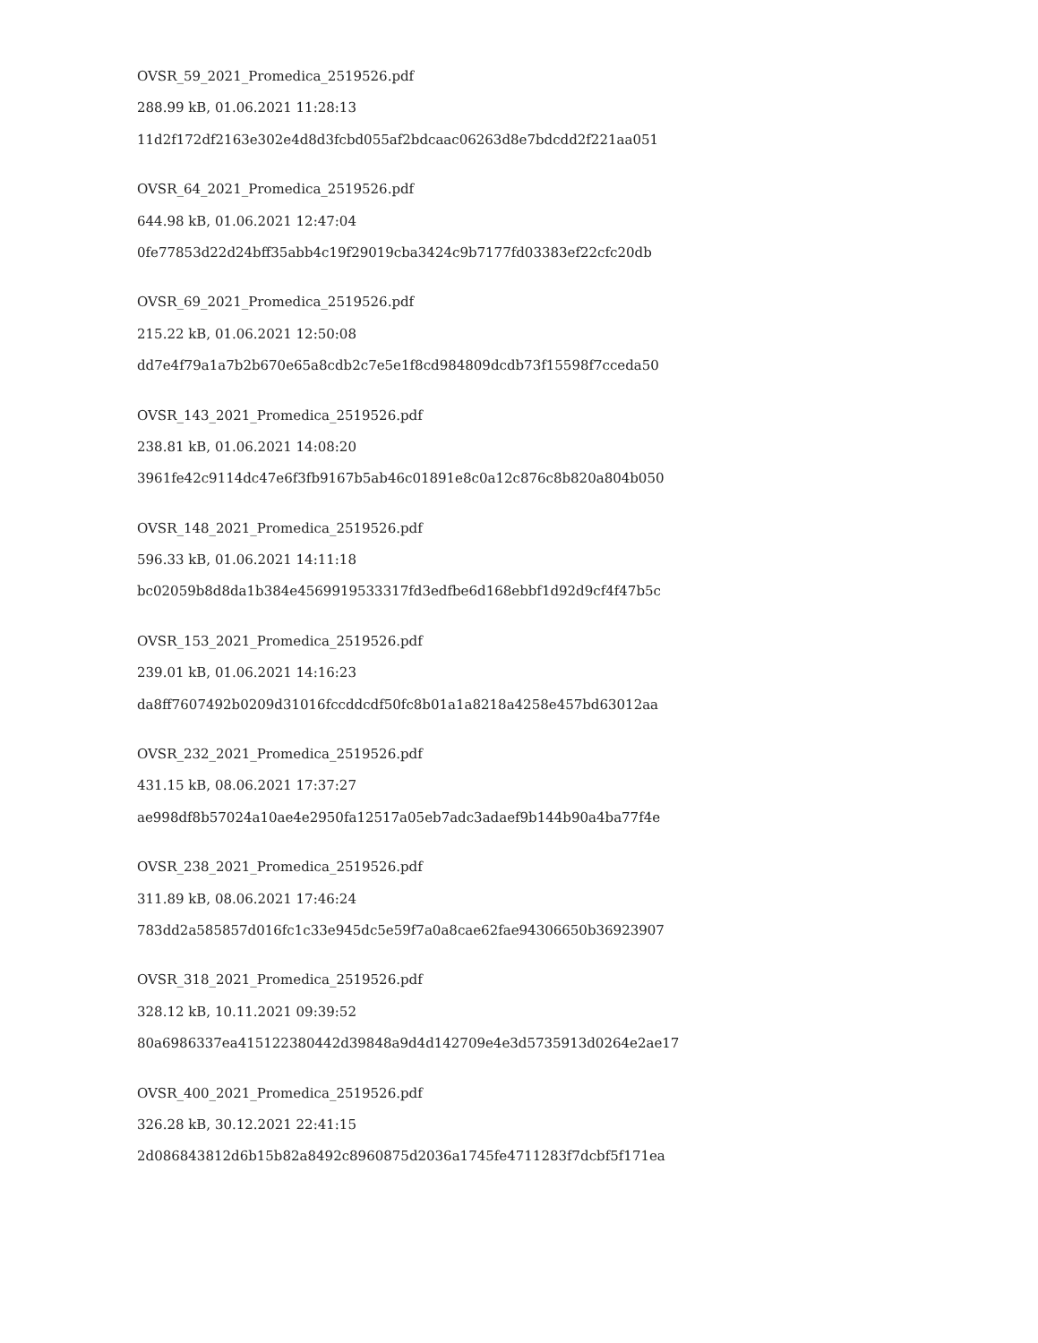OVSR_59_2021_Promedica_2519526.pdf
288.99 kB, 01.06.2021 11:28:13
11d2f172df2163e302e4d8d3fcbd055af2bdcaac06263d8e7bdcdd2f221aa051
OVSR_64_2021_Promedica_2519526.pdf
644.98 kB, 01.06.2021 12:47:04
0fe77853d22d24bff35abb4c19f29019cba3424c9b7177fd03383ef22cfc20db
OVSR_69_2021_Promedica_2519526.pdf
215.22 kB, 01.06.2021 12:50:08
dd7e4f79a1a7b2b670e65a8cdb2c7e5e1f8cd984809dcdb73f15598f7cceda50
OVSR_143_2021_Promedica_2519526.pdf
238.81 kB, 01.06.2021 14:08:20
3961fe42c9114dc47e6f3fb9167b5ab46c01891e8c0a12c876c8b820a804b050
OVSR_148_2021_Promedica_2519526.pdf
596.33 kB, 01.06.2021 14:11:18
bc02059b8d8da1b384e4569919533317fd3edfbe6d168ebbf1d92d9cf4f47b5c
OVSR_153_2021_Promedica_2519526.pdf
239.01 kB, 01.06.2021 14:16:23
da8ff7607492b0209d31016fccddcdf50fc8b01a1a8218a4258e457bd63012aa
OVSR_232_2021_Promedica_2519526.pdf
431.15 kB, 08.06.2021 17:37:27
ae998df8b57024a10ae4e2950fa12517a05eb7adc3adaef9b144b90a4ba77f4e
OVSR_238_2021_Promedica_2519526.pdf
311.89 kB, 08.06.2021 17:46:24
783dd2a585857d016fc1c33e945dc5e59f7a0a8cae62fae94306650b36923907
OVSR_318_2021_Promedica_2519526.pdf
328.12 kB, 10.11.2021 09:39:52
80a6986337ea415122380442d39848a9d4d142709e4e3d5735913d0264e2ae17
OVSR_400_2021_Promedica_2519526.pdf
326.28 kB, 30.12.2021 22:41:15
2d086843812d6b15b82a8492c8960875d2036a1745fe4711283f7dcbf5f171ea